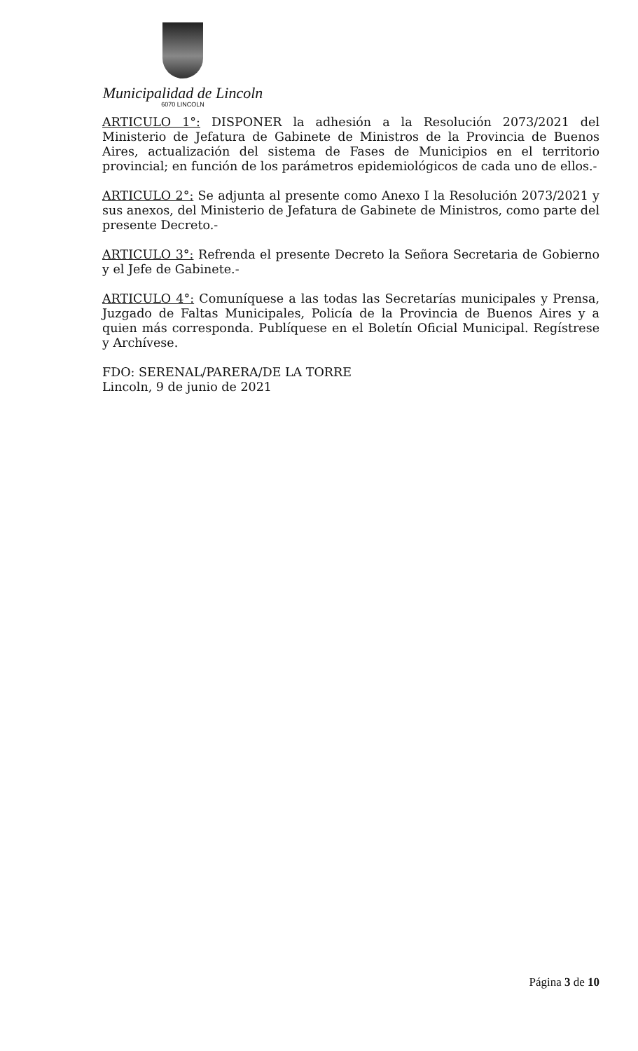Municipalidad de Lincoln
6070 LINCOLN
ARTICULO 1°: DISPONER la adhesión a la Resolución 2073/2021 del Ministerio de Jefatura de Gabinete de Ministros de la Provincia de Buenos Aires, actualización del sistema de Fases de Municipios en el territorio provincial; en función de los parámetros epidemiológicos de cada uno de ellos.-
ARTICULO 2°: Se adjunta al presente como Anexo I la Resolución 2073/2021 y sus anexos, del Ministerio de Jefatura de Gabinete de Ministros, como parte del presente Decreto.-
ARTICULO 3°: Refrenda el presente Decreto la Señora Secretaria de Gobierno y el Jefe de Gabinete.-
ARTICULO 4°: Comuníquese a las todas las Secretarías municipales y Prensa, Juzgado de Faltas Municipales, Policía de la Provincia de Buenos Aires y a quien más corresponda. Publíquese en el Boletín Oficial Municipal. Regístrese y Archívese.
FDO: SERENAL/PARERA/DE LA TORRE
Lincoln, 9 de junio de 2021
Página 3 de 10